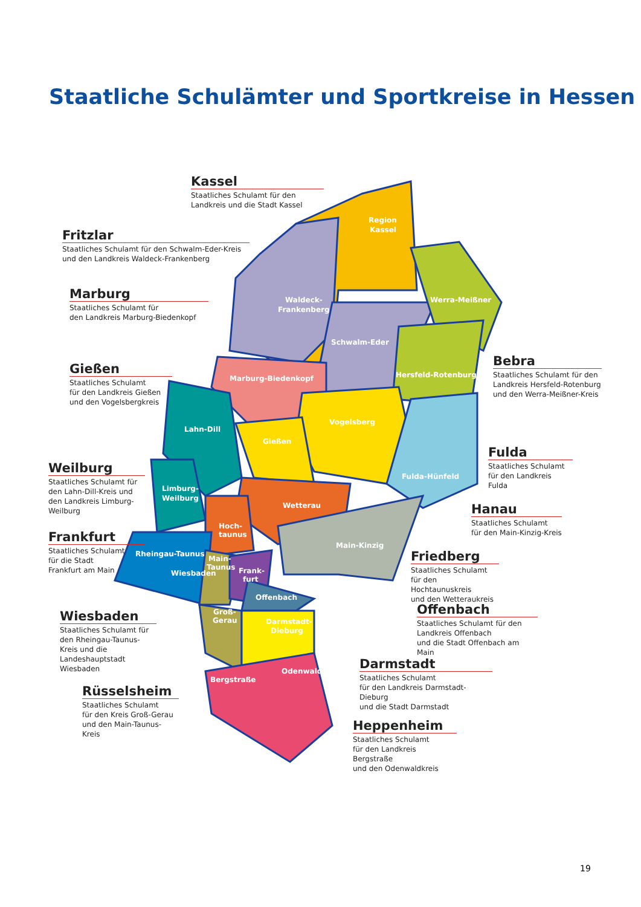Staatliche Schulämter und Sportkreise in Hessen
Region
Kassel
Waldeck-
Frankenberg
Werra-Meißner
Schwalm-Eder
Hersfeld-Rotenburg
Marburg-Biedenkopf
Vogelsberg
Lahn-Dill
Gießen
Limburg-
Weilburg
Fulda-Hünfeld
Wetterau
Hoch-
taunus
Main-Kinzig
Rheingau-Taunus
Main-
Taunus
Wiesbaden
Frank-
furt
Offenbach
Groß-
Gerau
Darmstadt-
Dieburg
Odenwald
Bergstraße
Kassel
Staatliches Schulamt für den Landkreis und die Stadt Kassel
Fritzlar
Staatliches Schulamt für den Schwalm-Eder-Kreis und den Landkreis Waldeck-Frankenberg
Marburg
Staatliches Schulamt für
den Landkreis Marburg-Biedenkopf
Gießen
Staatliches Schulamt
für den Landkreis Gießen
und den Vogelsbergkreis
Weilburg
Staatliches Schulamt für den Lahn-Dill-Kreis und den Landkreis Limburg-Weilburg
Frankfurt
Staatliches Schulamt
für die Stadt
Frankfurt am Main
Wiesbaden
Staatliches Schulamt für den Rheingau-Taunus-Kreis und die Landeshauptstadt Wiesbaden
Rüsselsheim
Staatliches Schulamt
für den Kreis Groß-Gerau
und den Main-Taunus-Kreis
Bebra
Staatliches Schulamt für den Landkreis Hersfeld-Rotenburg und den Werra-Meißner-Kreis
Fulda
Staatliches Schulamt
für den Landkreis Fulda
Hanau
Staatliches Schulamt
für den Main-Kinzig-Kreis
Friedberg
Staatliches Schulamt
für den Hochtaunuskreis
und den Wetteraukreis
Offenbach
Staatliches Schulamt für den
Landkreis Offenbach
und die Stadt Offenbach am Main
Darmstadt
Staatliches Schulamt
für den Landkreis Darmstadt-Dieburg
und die Stadt Darmstadt
Heppenheim
Staatliches Schulamt
für den Landkreis Bergstraße
und den Odenwaldkreis
19